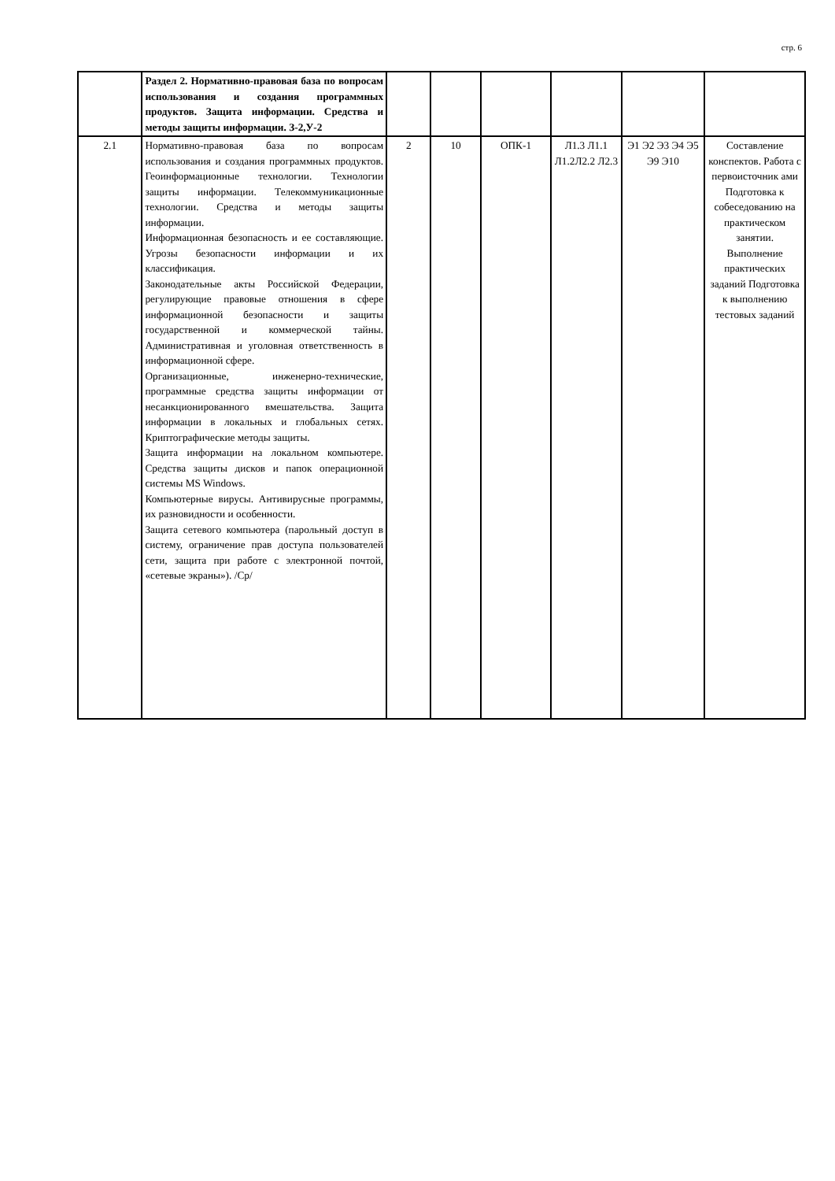стр. 6
| | Раздел 2. Нормативно-правовая база по вопросам использования и создания программных продуктов. Защита информации. Средства и методы защиты информации. З-2,У-2 | | | | | | |
| 2.1 | Нормативно-правовая база по вопросам использования и создания программных продуктов. Геоинформационные технологии. Технологии защиты информации. Телекоммуникационные технологии. Средства и методы защиты информации. Информационная безопасность и ее составляющие. Угрозы безопасности информации и их классификация. Законодательные акты Российской Федерации, регулирующие правовые отношения в сфере информационной безопасности и защиты государственной и коммерческой тайны. Административная и уголовная ответственность в информационной сфере. Организационные, инженерно-технические, программные средства защиты информации от несанкционированного вмешательства. Защита информации в локальных и глобальных сетях. Криптографические методы защиты. Защита информации на локальном компьютере. Средства защиты дисков и папок операционной системы MS Windows. Компьютерные вирусы. Антивирусные программы, их разновидности и особенности. Защита сетевого компьютера (парольный доступ в систему, ограничение прав доступа пользователей сети, защита при работе с электронной почтой, «сетевые экраны»). /Ср/ | 2 | 10 | ОПК-1 | Л1.3 Л1.1 Л1.2Л2.2 Л2.3 | Э1 Э2 Э3 Э4 Э5 Э9 Э10 | Составление конспектов. Работа с первоисточник ами Подготовка к собеседованию на практическом занятии. Выполнение практических заданий Подготовка к выполнению тестовых заданий |